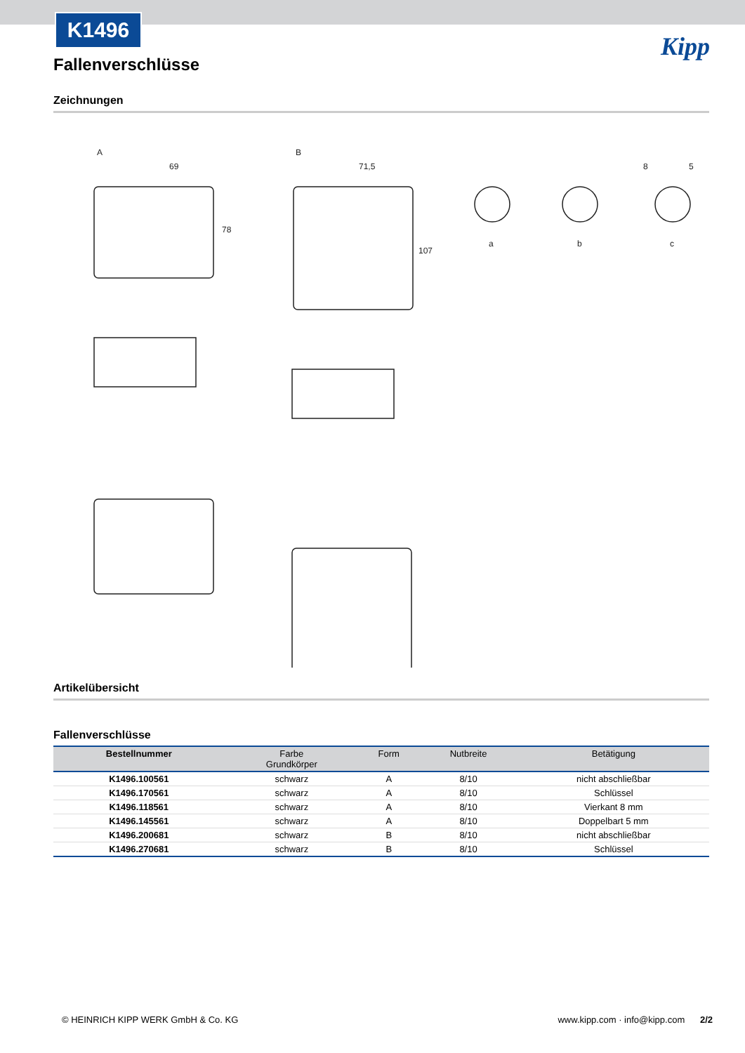K1496
Fallenverschlüsse
Kipp
Zeichnungen
A
B
69
71,5
a
b
c
78
107
8
5
Artikelübersicht
Fallenverschlüsse
| Bestellnummer | Farbe Grundkörper | Form | Nutbreite | Betätigung |
| --- | --- | --- | --- | --- |
| K1496.100561 | schwarz | A | 8/10 | nicht abschließbar |
| K1496.170561 | schwarz | A | 8/10 | Schlüssel |
| K1496.118561 | schwarz | A | 8/10 | Vierkant 8 mm |
| K1496.145561 | schwarz | A | 8/10 | Doppelbart 5 mm |
| K1496.200681 | schwarz | B | 8/10 | nicht abschließbar |
| K1496.270681 | schwarz | B | 8/10 | Schlüssel |
© HEINRICH KIPP WERK GmbH & Co. KG www.kipp.com · info@kipp.com 2/2